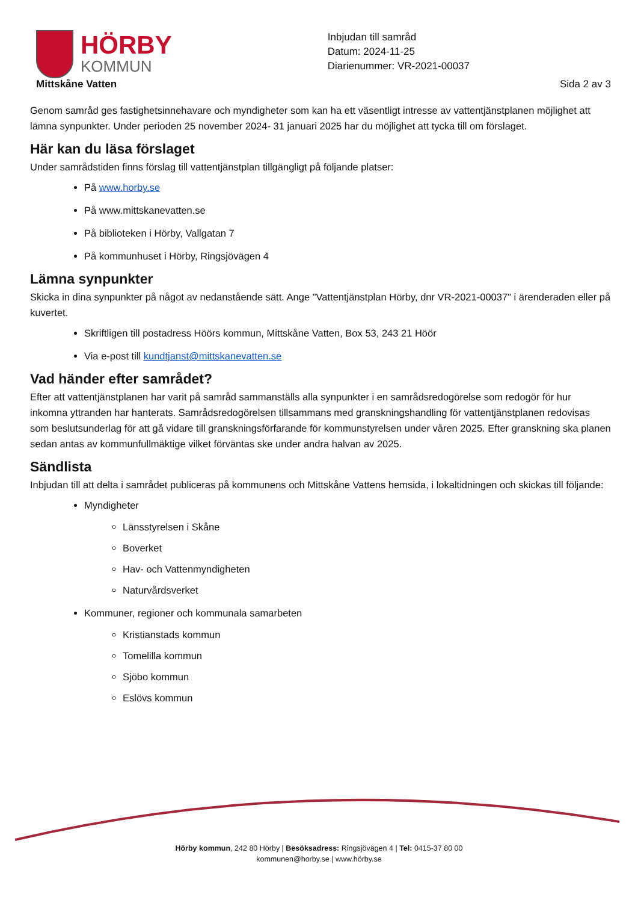HÖRBY
KOMMUN
Inbjudan till samråd
Datum: 2024-11-25
Diarienummer: VR-2021-00037
Mittskåne Vatten Sida 2 av 3
Genom samråd ges fastighetsinnehavare och myndigheter som kan ha ett väsentligt intresse av vattentjänstplanen möjlighet att lämna synpunkter. Under perioden 25 november 2024- 31 januari 2025 har du möjlighet att tycka till om förslaget.
Här kan du läsa förslaget
Under samrådstiden finns förslag till vattentjänstplan tillgängligt på följande platser:
På www.horby.se
På www.mittskanevatten.se
På biblioteken i Hörby, Vallgatan 7
På kommunhuset i Hörby, Ringsjövägen 4
Lämna synpunkter
Skicka in dina synpunkter på något av nedanstående sätt. Ange "Vattentjänstplan Hörby, dnr VR-2021-00037" i ärenderaden eller på kuvertet.
Skriftligen till postadress Höörs kommun, Mittskåne Vatten, Box 53, 243 21 Höör
Via e-post till kundtjanst@mittskanevatten.se
Vad händer efter samrådet?
Efter att vattentjänstplanen har varit på samråd sammanställs alla synpunkter i en samrådsredogörelse som redogör för hur inkomna yttranden har hanterats. Samrådsredogörelsen tillsammans med granskningshandling för vattentjänstplanen redovisas som beslutsunderlag för att gå vidare till granskningsförfarande för kommunstyrelsen under våren 2025. Efter granskning ska planen sedan antas av kommunfullmäktige vilket förväntas ske under andra halvan av 2025.
Sändlista
Inbjudan till att delta i samrådet publiceras på kommunens och Mittskåne Vattens hemsida, i lokaltidningen och skickas till följande:
Myndigheter
Länsstyrelsen i Skåne
Boverket
Hav- och Vattenmyndigheten
Naturvårdsverket
Kommuner, regioner och kommunala samarbeten
Kristianstads kommun
Tomelilla kommun
Sjöbo kommun
Eslövs kommun
Hörby kommun, 242 80 Hörby | Besöksadress: Ringsjövägen 4 | Tel: 0415-37 80 00
kommunen@horby.se | www.hörby.se